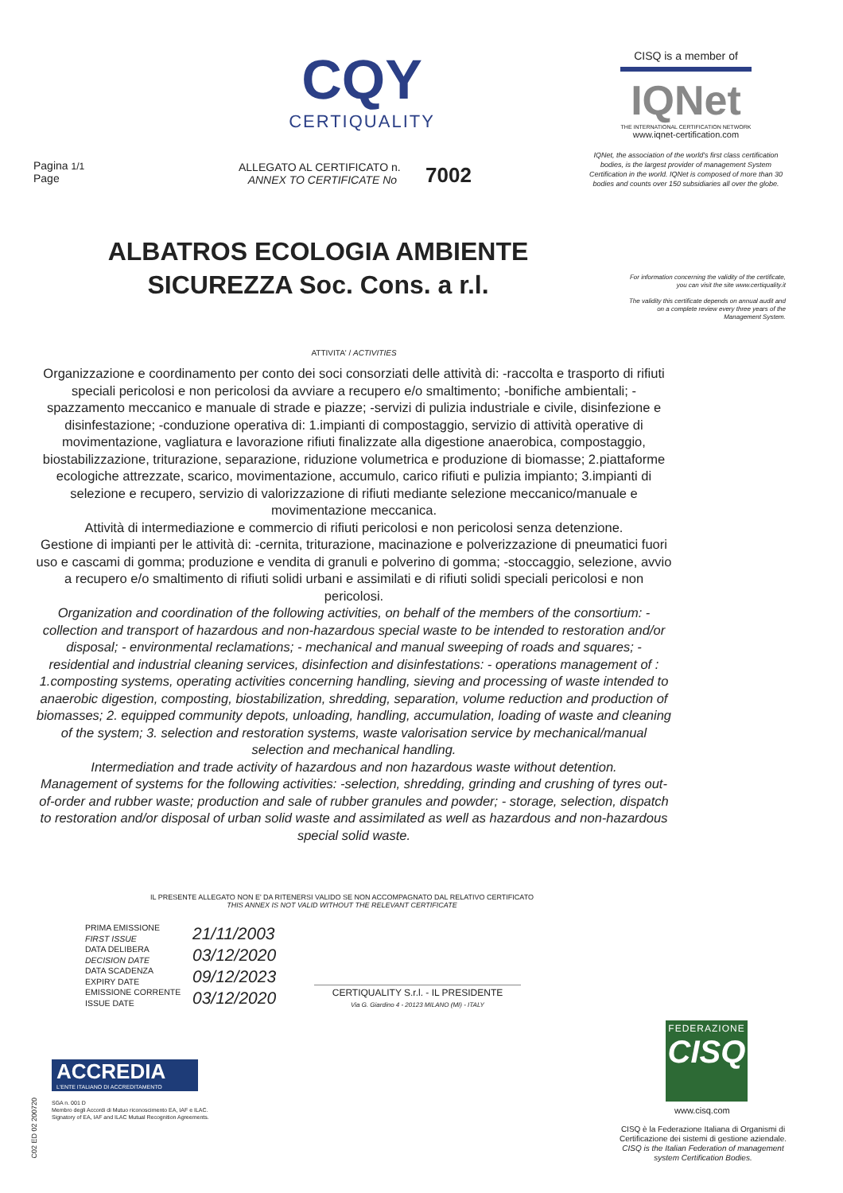CQY
CERTIQUALITY
CISQ is a member of
IQNet
THE INTERNATIONAL CERTIFICATION NETWORK
www.iqnet-certification.com
IQNet, the association of the world's first class certification bodies, is the largest provider of management System Certification in the world. IQNet is composed of more than 30 bodies and counts over 150 subsidiaries all over the globe.
Pagina 1/1
Page
ALLEGATO AL CERTIFICATO n.
ANNEX TO CERTIFICATE No
7002
ALBATROS ECOLOGIA AMBIENTE
SICUREZZA Soc. Cons. a r.l.
For information concerning the validity of the certificate, you can visit the site www.certiquality.it
The validity this certificate depends on annual audit and on a complete review every three years of the Management System.
ATTIVITA' / ACTIVITIES
Organizzazione e coordinamento per conto dei soci consorziati delle attività di: -raccolta e trasporto di rifiuti speciali pericolosi e non pericolosi da avviare a recupero e/o smaltimento; -bonifiche ambientali; -spazzamento meccanico e manuale di strade e piazze; -servizi di pulizia industriale e civile, disinfezione e disinfestazione; -conduzione operativa di: 1.impianti di compostaggio, servizio di attività operative di movimentazione, vagliatura e lavorazione rifiuti finalizzate alla digestione anaerobica, compostaggio, biostabilizzazione, triturazione, separazione, riduzione volumetrica e produzione di biomasse; 2.piattaforme ecologiche attrezzate, scarico, movimentazione, accumulo, carico rifiuti e pulizia impianto; 3.impianti di selezione e recupero, servizio di valorizzazione di rifiuti mediante selezione meccanico/manuale e movimentazione meccanica.
Attività di intermediazione e commercio di rifiuti pericolosi e non pericolosi senza detenzione.
Gestione di impianti per le attività di: -cernita, triturazione, macinazione e polverizzazione di pneumatici fuori uso e cascami di gomma; produzione e vendita di granuli e polverino di gomma; -stoccaggio, selezione, avvio a recupero e/o smaltimento di rifiuti solidi urbani e assimilati e di rifiuti solidi speciali pericolosi e non pericolosi.
Organization and coordination of the following activities, on behalf of the members of the consortium: - collection and transport of hazardous and non-hazardous special waste to be intended to restoration and/or disposal; - environmental reclamations; - mechanical and manual sweeping of roads and squares; - residential and industrial cleaning services, disinfection and disinfestations: - operations management of : 1.composting systems, operating activities concerning handling, sieving and processing of waste intended to anaerobic digestion, composting, biostabilization, shredding, separation, volume reduction and production of biomasses; 2. equipped community depots, unloading, handling, accumulation, loading of waste and cleaning of the system; 3. selection and restoration systems, waste valorisation service by mechanical/manual selection and mechanical handling.
Intermediation and trade activity of hazardous and non hazardous waste without detention.
Management of systems for the following activities: -selection, shredding, grinding and crushing of tyres out-of-order and rubber waste; production and sale of rubber granules and powder; - storage, selection, dispatch to restoration and/or disposal of urban solid waste and assimilated as well as hazardous and non-hazardous special solid waste.
IL PRESENTE ALLEGATO NON E' DA RITENERSI VALIDO SE NON ACCOMPAGNATO DAL RELATIVO CERTIFICATO
THIS ANNEX IS NOT VALID WITHOUT THE RELEVANT CERTIFICATE
PRIMA EMISSIONE
FIRST ISSUE
DATA DELIBERA
DECISION DATE
DATA SCADENZA
EXPIRY DATE
EMISSIONE CORRENTE
ISSUE DATE
21/11/2003
03/12/2020
09/12/2023
03/12/2020
CERTIQUALITY S.r.l. - IL PRESIDENTE
Via G. Giardino 4 - 20123 MILANO (MI) - ITALY
ACCREDIA
L'ENTE ITALIANO DI ACCREDITAMENTO
SGA n. 001 D
Membro degli Accordi di Mutuo riconoscimento EA, IAF e ILAC.
Signatory of EA, IAF and ILAC Mutual Recognition Agreements.
C02 ED 02 200720
FEDERAZIONE
CISQ
www.cisq.com
CISQ è la Federazione Italiana di Organismi di Certificazione dei sistemi di gestione aziendale.
CISQ is the Italian Federation of management system Certification Bodies.